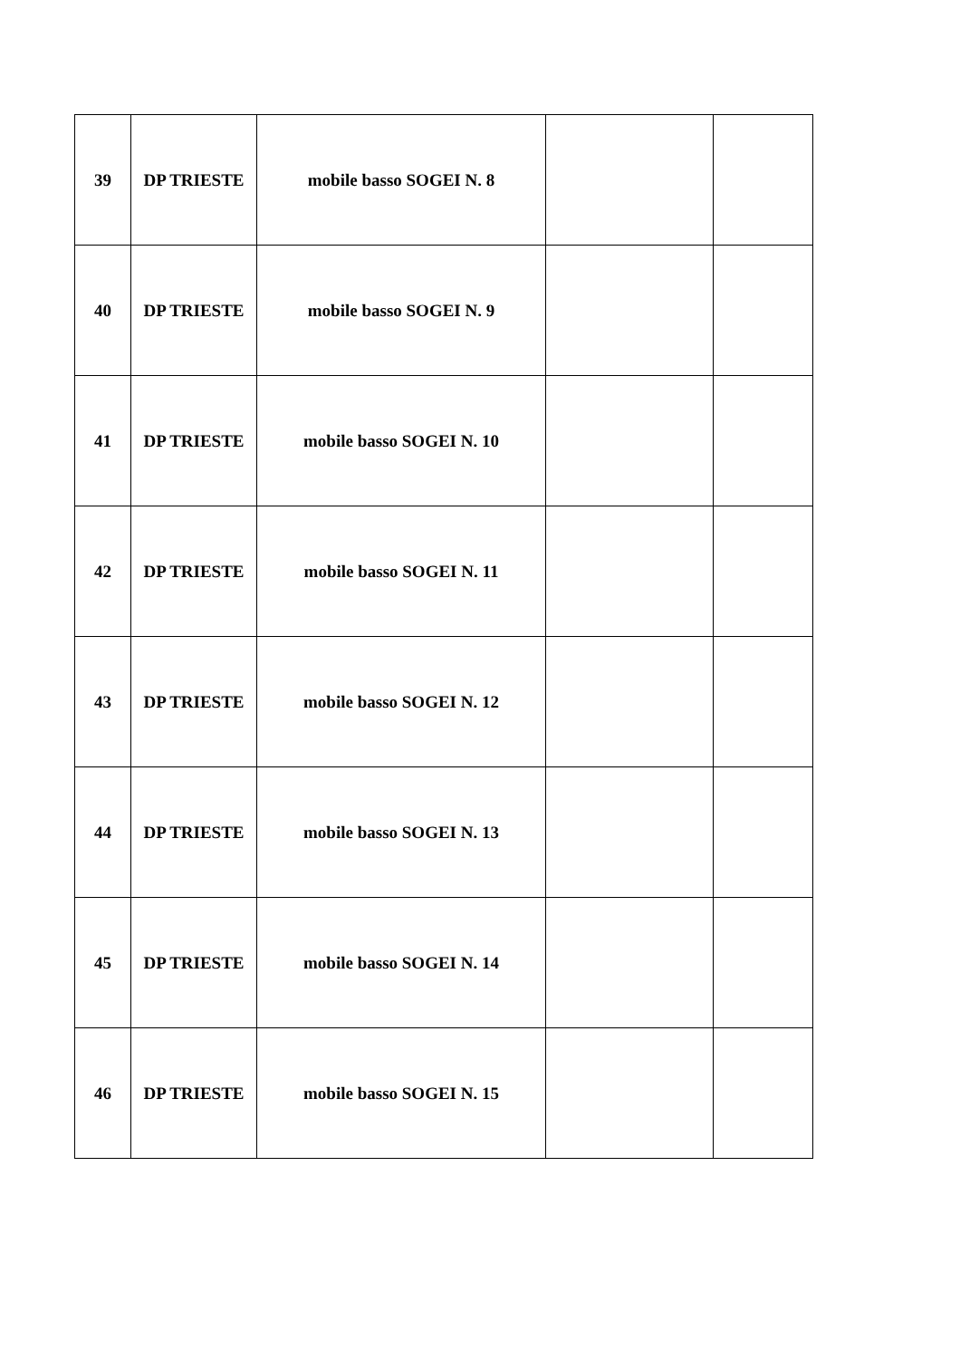| 39 | DP TRIESTE | mobile basso SOGEI N. 8 | | |
| 40 | DP TRIESTE | mobile basso SOGEI N. 9 | | |
| 41 | DP TRIESTE | mobile basso SOGEI N. 10 | | |
| 42 | DP TRIESTE | mobile basso SOGEI N. 11 | | |
| 43 | DP TRIESTE | mobile basso SOGEI N. 12 | | |
| 44 | DP TRIESTE | mobile basso SOGEI N. 13 | | |
| 45 | DP TRIESTE | mobile basso SOGEI N. 14 | | |
| 46 | DP TRIESTE | mobile basso SOGEI N. 15 | | |